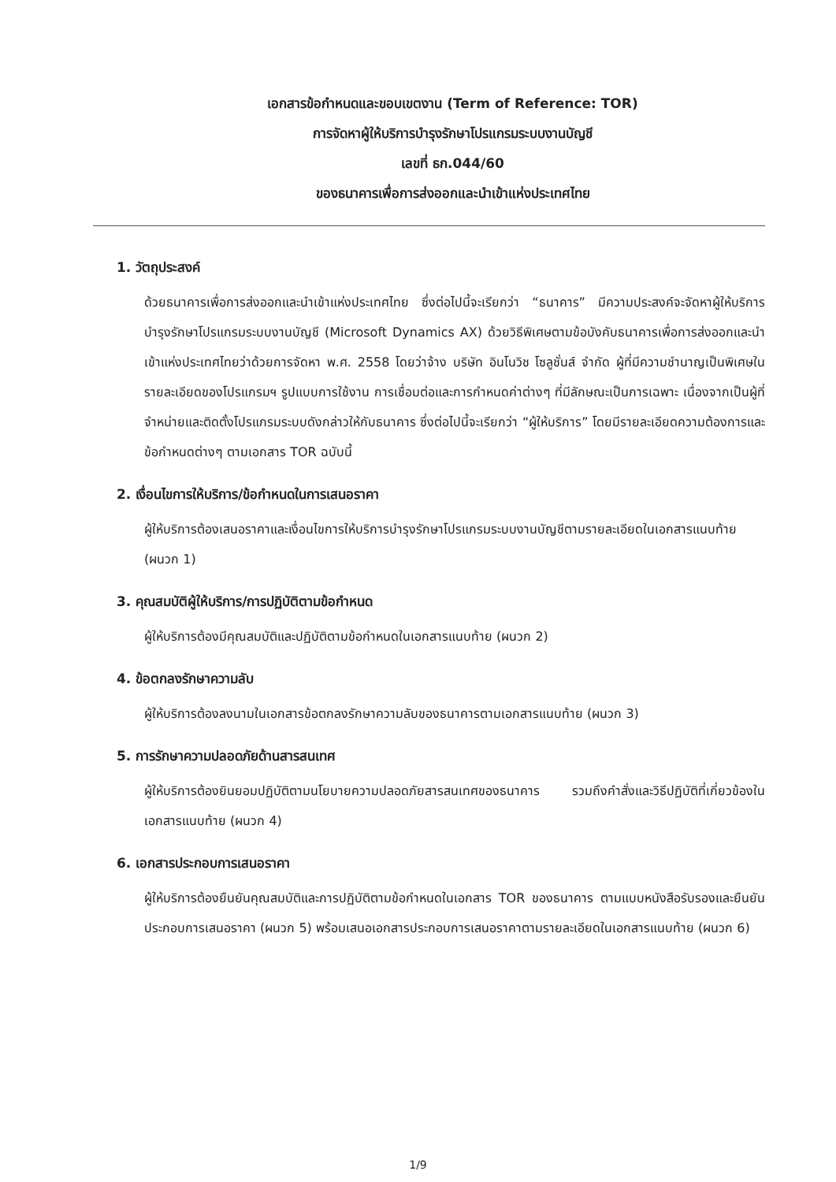เอกสารข้อกำหนดและขอบเขตงาน (Term of Reference: TOR)
การจัดหาผู้ให้บริการบำรุงรักษาโปรแกรมระบบงานบัญชี
เลขที่ ธก.044/60
ของธนาคารเพื่อการส่งออกและนำเข้าแห่งประเทศไทย
1. วัตถุประสงค์
ด้วยธนาคารเพื่อการส่งออกและนำเข้าแห่งประเทศไทย ซึ่งต่อไปนี้จะเรียกว่า “ธนาคาร” มีความประสงค์จะจัดหาผู้ให้บริการบำรุงรักษาโปรแกรมระบบงานบัญชี (Microsoft Dynamics AX) ด้วยวิธีพิเศษตามข้อบังคับธนาคารเพื่อการส่งออกและนำเข้าแห่งประเทศไทยว่าด้วยการจัดหา พ.ศ. 2558 โดยว่าจ้าง บริษัท อินโนวิช โซลูชั่นส์ จำกัด ผู้ที่มีความชำนาญเป็นพิเศษในรายละเอียดของโปรแกรมฯ รูปแบบการใช้งาน การเชื่อมต่อและการกำหนดค่าต่างๆ ที่มีลักษณะเป็นการเฉพาะ เนื่องจากเป็นผู้ที่จำหน่ายและติดตั้งโปรแกรมระบบดังกล่าวให้กับธนาคาร ซึ่งต่อไปนี้จะเรียกว่า “ผู้ให้บริการ” โดยมีรายละเอียดความต้องการและข้อกำหนดต่างๆ ตามเอกสาร TOR ฉบับนี้
2. เงื่อนไขการให้บริการ/ข้อกำหนดในการเสนอราคา
ผู้ให้บริการต้องเสนอราคาและเงื่อนไขการให้บริการบำรุงรักษาโปรแกรมระบบงานบัญชีตามรายละเอียดในเอกสารแนบท้าย (ผนวก 1)
3. คุณสมบัติผู้ให้บริการ/การปฏิบัติตามข้อกำหนด
ผู้ให้บริการต้องมีคุณสมบัติและปฏิบัติตามข้อกำหนดในเอกสารแนบท้าย (ผนวก 2)
4. ข้อตกลงรักษาความลับ
ผู้ให้บริการต้องลงนามในเอกสารข้อตกลงรักษาความลับของธนาคารตามเอกสารแนบท้าย (ผนวก 3)
5. การรักษาความปลอดภัยด้านสารสนเทศ
ผู้ให้บริการต้องยินยอมปฏิบัติตามนโยบายความปลอดภัยสารสนเทศของธนาคาร รวมถึงคำสั่งและวิธีปฏิบัติที่เกี่ยวข้องในเอกสารแนบท้าย (ผนวก 4)
6. เอกสารประกอบการเสนอราคา
ผู้ให้บริการต้องยืนยันคุณสมบัติและการปฏิบัติตามข้อกำหนดในเอกสาร TOR ของธนาคาร ตามแบบหนังสือรับรองและยืนยันประกอบการเสนอราคา (ผนวก 5) พร้อมเสนอเอกสารประกอบการเสนอราคาตามรายละเอียดในเอกสารแนบท้าย (ผนวก 6)
1/9